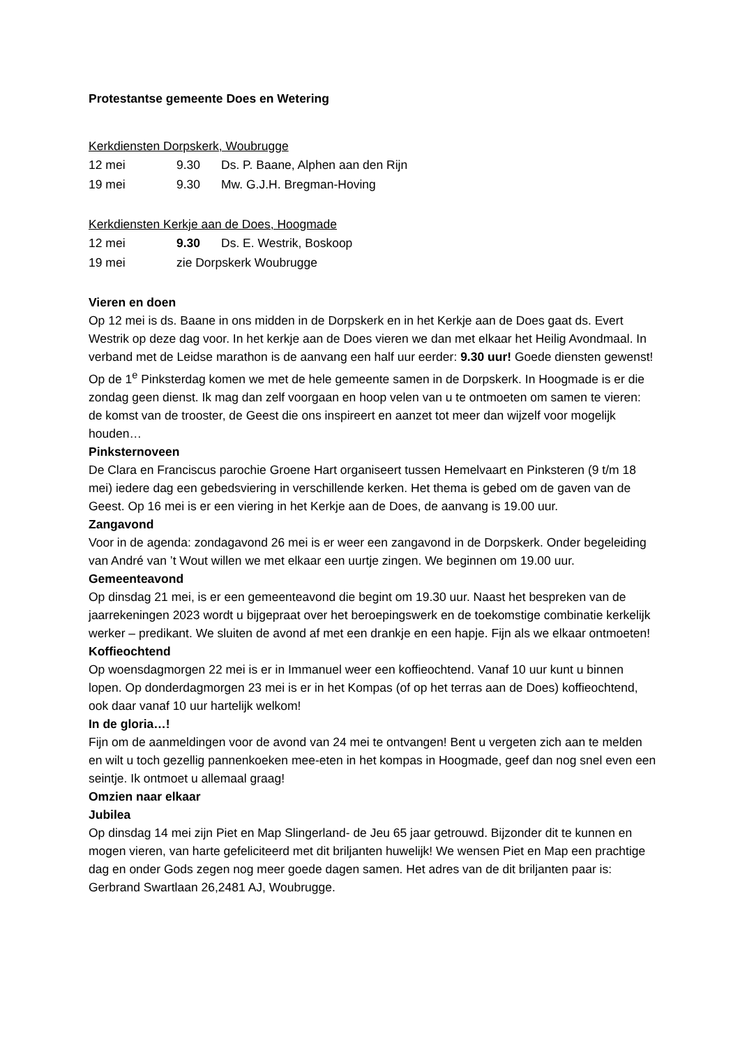Protestantse gemeente Does en Wetering
Kerkdiensten Dorpskerk, Woubrugge
| 12 mei | 9.30 | Ds. P. Baane, Alphen aan den Rijn |
| 19 mei | 9.30 | Mw. G.J.H. Bregman-Hoving |
Kerkdiensten Kerkje aan de Does, Hoogmade
| 12 mei | 9.30 | Ds. E. Westrik, Boskoop |
| 19 mei | zie Dorpskerk Woubrugge | |
Vieren en doen
Op 12 mei is ds. Baane in ons midden in de Dorpskerk en in het Kerkje aan de Does gaat ds. Evert Westrik op deze dag voor. In het kerkje aan de Does vieren we dan met elkaar het Heilig Avondmaal. In verband met de Leidse marathon is de aanvang een half uur eerder: 9.30 uur! Goede diensten gewenst!
Op de 1<sup>e</sup> Pinksterdag komen we met de hele gemeente samen in de Dorpskerk. In Hoogmade is er die zondag geen dienst. Ik mag dan zelf voorgaan en hoop velen van u te ontmoeten om samen te vieren: de komst van de trooster, de Geest die ons inspireert en aanzet tot meer dan wijzelf voor mogelijk houden…
Pinksternoveen
De Clara en Franciscus parochie Groene Hart organiseert tussen Hemelvaart en Pinksteren (9 t/m 18 mei) iedere dag een gebedsviering in verschillende kerken. Het thema is gebed om de gaven van de Geest. Op 16 mei is er een viering in het Kerkje aan de Does, de aanvang is 19.00 uur.
Zangavond
Voor in de agenda: zondagavond 26 mei is er weer een zangavond in de Dorpskerk. Onder begeleiding van André van ’t Wout willen we met elkaar een uurtje zingen. We beginnen om 19.00 uur.
Gemeenteavond
Op dinsdag 21 mei, is er een gemeenteavond die begint om 19.30 uur. Naast het bespreken van de jaarrekeningen 2023 wordt u bijgepraat over het beroepingswerk en de toekomstige combinatie kerkelijk werker – predikant. We sluiten de avond af met een drankje en een hapje. Fijn als we elkaar ontmoeten!
Koffieochtend
Op woensdagmorgen 22 mei is er in Immanuel weer een koffieochtend. Vanaf 10 uur kunt u binnen lopen. Op donderdagmorgen 23 mei is er in het Kompas (of op het terras aan de Does) koffieochtend, ook daar vanaf 10 uur hartelijk welkom!
In de gloria…!
Fijn om de aanmeldingen voor de avond van 24 mei te ontvangen! Bent u vergeten zich aan te melden en wilt u toch gezellig pannenkoeken mee-eten in het kompas in Hoogmade, geef dan nog snel even een seintje. Ik ontmoet u allemaal graag!
Omzien naar elkaar
Jubilea
Op dinsdag 14 mei zijn Piet en Map Slingerland- de Jeu 65 jaar getrouwd. Bijzonder dit te kunnen en mogen vieren, van harte gefeliciteerd met dit briljanten huwelijk! We wensen Piet en Map een prachtige dag en onder Gods zegen nog meer goede dagen samen. Het adres van de dit briljanten paar is: Gerbrand Swartlaan 26,2481 AJ, Woubrugge.